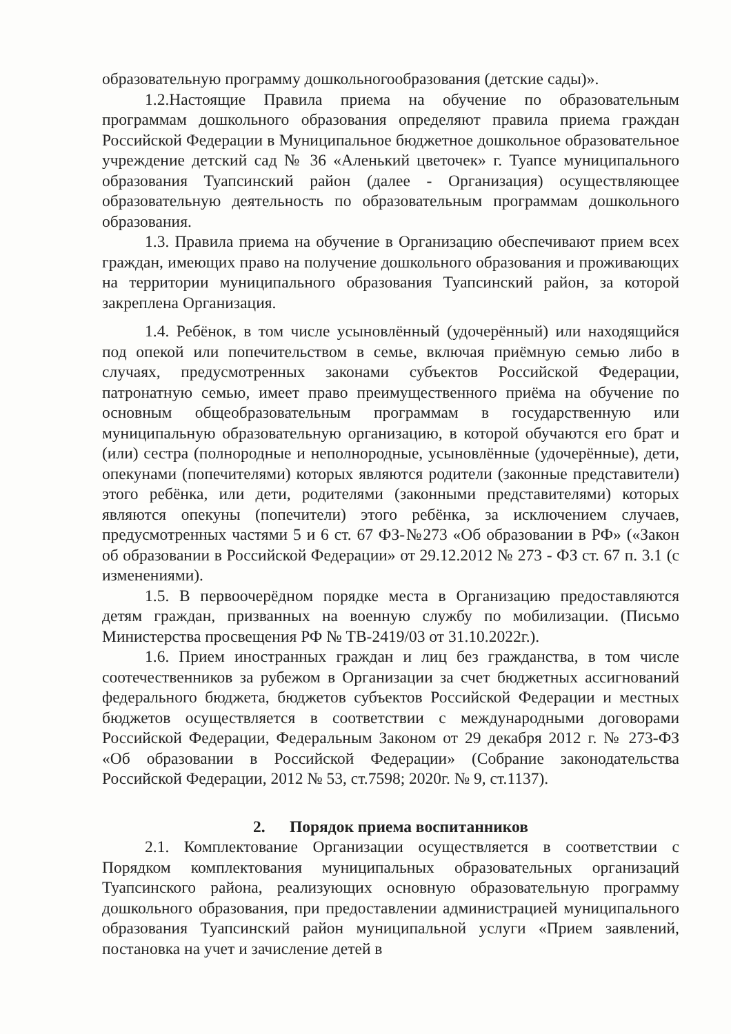образовательную программу дошкольногообразования (детские сады)».
1.2.Настоящие Правила приема на обучение по образовательным программам дошкольного образования определяют правила приема граждан Российской Федерации в Муниципальное бюджетное дошкольное образовательное учреждение детский сад № 36 «Аленький цветочек» г. Туапсе муниципального образования Туапсинский район (далее - Организация) осуществляющее образовательную деятельность по образовательным программам дошкольного образования.
1.3. Правила приема на обучение в Организацию обеспечивают прием всех граждан, имеющих право на получение дошкольного образования и проживающих на территории муниципального образования Туапсинский район, за которой закреплена Организация.
1.4. Ребёнок, в том числе усыновлённый (удочерённый) или находящийся под опекой или попечительством в семье, включая приёмную семью либо в случаях, предусмотренных законами субъектов Российской Федерации, патронатную семью, имеет право преимущественного приёма на обучение по основным общеобразовательным программам в государственную или муниципальную образовательную организацию, в которой обучаются его брат и (или) сестра (полнородные и неполнородные, усыновлённые (удочерённые), дети, опекунами (попечителями) которых являются родители (законные представители) этого ребёнка, или дети, родителями (законными представителями) которых являются опекуны (попечители) этого ребёнка, за исключением случаев, предусмотренных частями 5 и 6 ст. 67 ФЗ-№273 «Об образовании в РФ» («Закон об образовании в Российской Федерации» от 29.12.2012 № 273 - ФЗ ст. 67 п. 3.1 (с изменениями).
1.5. В первоочерёдном порядке места в Организацию предоставляются детям граждан, призванных на военную службу по мобилизации. (Письмо Министерства просвещения РФ № ТВ-2419/03 от 31.10.2022г.).
1.6. Прием иностранных граждан и лиц без гражданства, в том числе соотечественников за рубежом в Организации за счет бюджетных ассигнований федерального бюджета, бюджетов субъектов Российской Федерации и местных бюджетов осуществляется в соответствии с международными договорами Российской Федерации, Федеральным Законом от 29 декабря 2012 г. № 273-ФЗ «Об образовании в Российской Федерации» (Собрание законодательства Российской Федерации, 2012 № 53, ст.7598; 2020г. № 9, ст.1137).
2. Порядок приема воспитанников
2.1. Комплектование Организации осуществляется в соответствии с Порядком комплектования муниципальных образовательных организаций Туапсинского района, реализующих основную образовательную программу дошкольного образования, при предоставлении администрацией муниципального образования Туапсинский район муниципальной услуги «Прием заявлений, постановка на учет и зачисление детей в